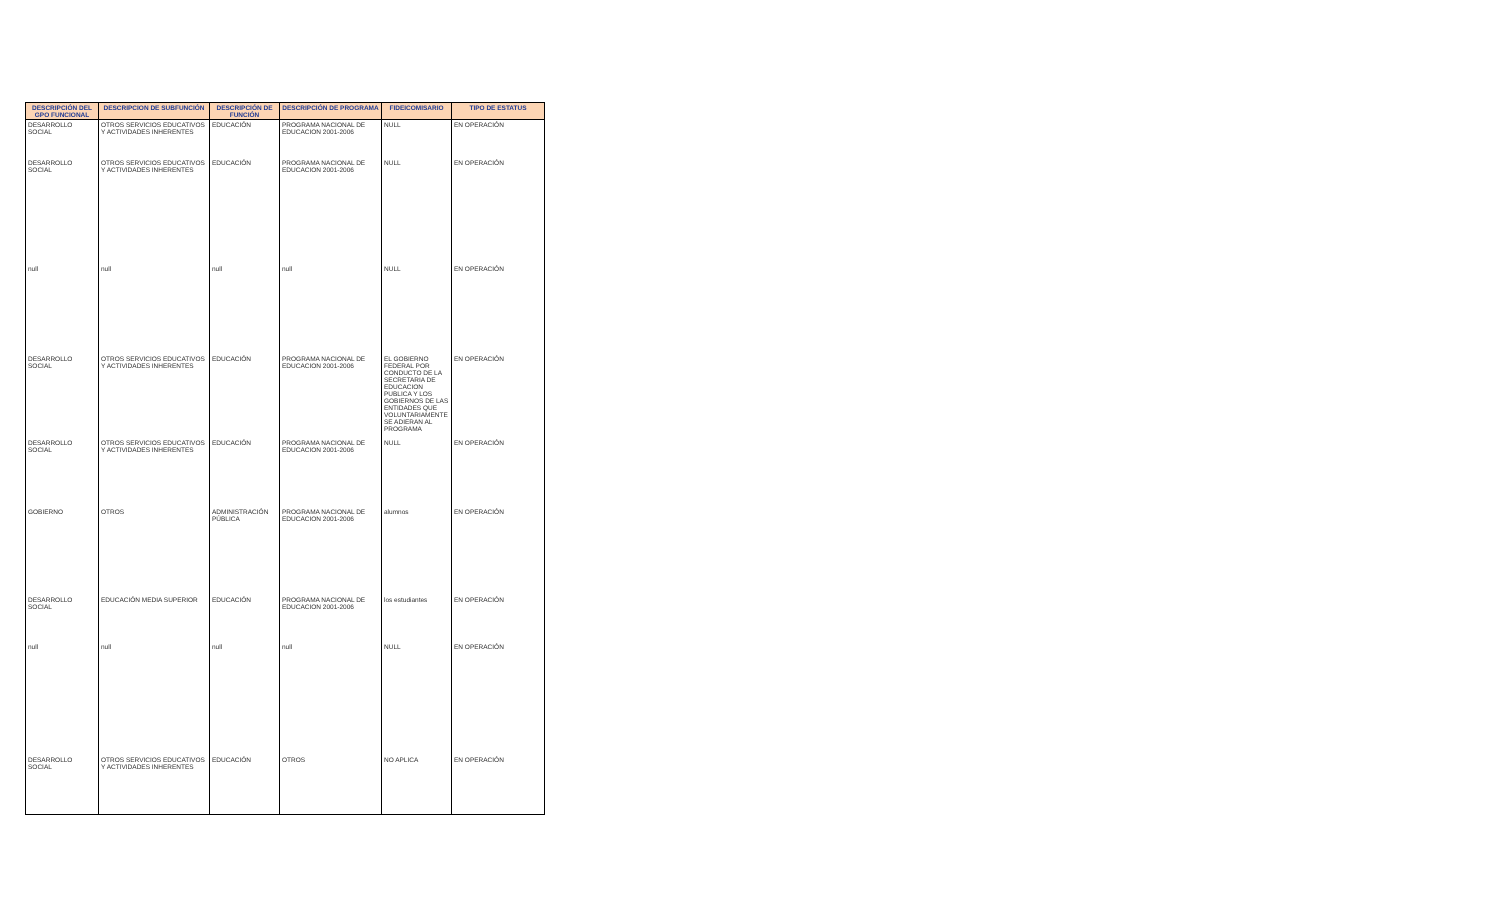| DESCRIPCIÓN DEL GPO FUNCIONAL | DESCRIPCION DE SUBFUNCIÓN | DESCRIPCIÓN DE FUNCIÓN | DESCRIPCIÓN DE PROGRAMA | FIDEICOMISARIO | TIPO DE ESTATUS |
| --- | --- | --- | --- | --- | --- |
| DESARROLLO SOCIAL | OTROS SERVICIOS EDUCATIVOS Y ACTIVIDADES INHERENTES | EDUCACIÓN | PROGRAMA NACIONAL DE EDUCACION 2001-2006 | NULL | EN OPERACIÓN |
| DESARROLLO SOCIAL | OTROS SERVICIOS EDUCATIVOS Y ACTIVIDADES INHERENTES | EDUCACIÓN | PROGRAMA NACIONAL DE EDUCACION 2001-2006 | NULL | EN OPERACIÓN |
| null | null | null | null | NULL | EN OPERACIÓN |
| DESARROLLO SOCIAL | OTROS SERVICIOS EDUCATIVOS Y ACTIVIDADES INHERENTES | EDUCACIÓN | PROGRAMA NACIONAL DE EDUCACION 2001-2006 | EL GOBIERNO FEDERAL POR CONDUCTO DE LA SECRETARIA DE EDUCACION PUBLICA Y LOS GOBIERNOS DE LAS ENTIDADES QUE VOLUNTARIAMENTE SE ADIERAN AL PROGRAMA | EN OPERACIÓN |
| DESARROLLO SOCIAL | OTROS SERVICIOS EDUCATIVOS Y ACTIVIDADES INHERENTES | EDUCACIÓN | PROGRAMA NACIONAL DE EDUCACION 2001-2006 | NULL | EN OPERACIÓN |
| GOBIERNO | OTROS | ADMINISTRACIÓN PÚBLICA | PROGRAMA NACIONAL DE EDUCACION 2001-2006 | alumnos | EN OPERACIÓN |
| DESARROLLO SOCIAL | EDUCACIÓN MEDIA SUPERIOR | EDUCACIÓN | PROGRAMA NACIONAL DE EDUCACION 2001-2006 | los estudiantes | EN OPERACIÓN |
| null | null | null | null | NULL | EN OPERACIÓN |
| DESARROLLO SOCIAL | OTROS SERVICIOS EDUCATIVOS Y ACTIVIDADES INHERENTES | EDUCACIÓN | OTROS | NO APLICA | EN OPERACIÓN |